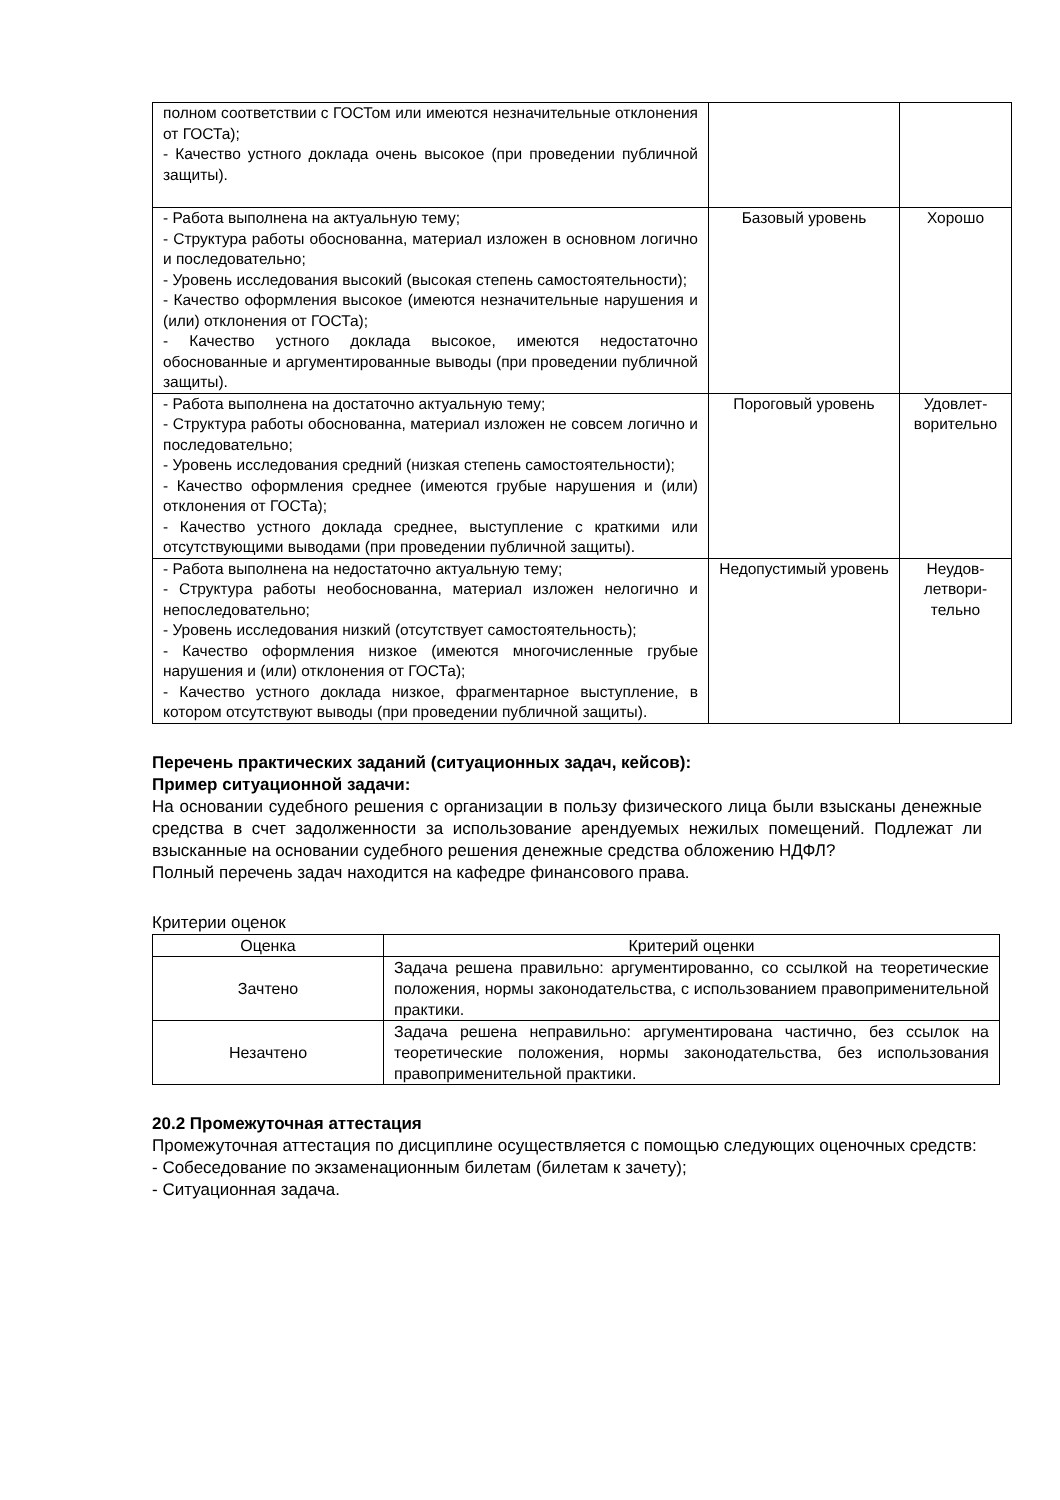| полном соответствии с ГОСТом или имеются незначительные отклонения от ГОСТа); - Качество устного доклада очень высокое (при проведении публичной защиты). | | |
| - Работа выполнена на актуальную тему; - Структура работы обоснованна, материал изложен в основном логично и последовательно; - Уровень исследования высокий (высокая степень самостоятельности); - Качество оформления высокое (имеются незначительные нарушения и (или) отклонения от ГОСТа); - Качество устного доклада высокое, имеются недостаточно обоснованные и аргументированные выводы (при проведении публичной защиты). | Базовый уровень | Хорошо |
| - Работа выполнена на достаточно актуальную тему; - Структура работы обоснованна, материал изложен не совсем логично и последовательно; - Уровень исследования средний (низкая степень самостоятельности); - Качество оформления среднее (имеются грубые нарушения и (или) отклонения от ГОСТа); - Качество устного доклада среднее, выступление с краткими или отсутствующими выводами (при проведении публичной защиты). | Пороговый уровень | Удовлет-ворительно |
| - Работа выполнена на недостаточно актуальную тему; - Структура работы необоснованна, материал изложен нелогично и непоследовательно; - Уровень исследования низкий (отсутствует самостоятельность); - Качество оформления низкое (имеются многочисленные грубые нарушения и (или) отклонения от ГОСТа); - Качество устного доклада низкое, фрагментарное выступление, в котором отсутствуют выводы (при проведении публичной защиты). | Недопустимый уровень | Неудов-летвори-тельно |
Перечень практических заданий (ситуационных задач, кейсов):
Пример ситуационной задачи:
На основании судебного решения с организации в пользу физического лица были взысканы денежные средства в счет задолженности за использование арендуемых нежилых помещений. Подлежат ли взысканные на основании судебного решения денежные средства обложению НДФЛ?
Полный перечень задач находится на кафедре финансового права.
Критерии оценок
| Оценка | Критерий оценки |
| --- | --- |
| Зачтено | Задача решена правильно: аргументированно, со ссылкой на теоретические положения, нормы законодательства, с использованием правоприменительной практики. |
| Незачтено | Задача решена неправильно: аргументирована частично, без ссылок на теоретические положения, нормы законодательства, без использования правоприменительной практики. |
20.2 Промежуточная аттестация
Промежуточная аттестация по дисциплине осуществляется с помощью следующих оценочных средств:
- Собеседование по экзаменационным билетам (билетам к зачету);
- Ситуационная задача.